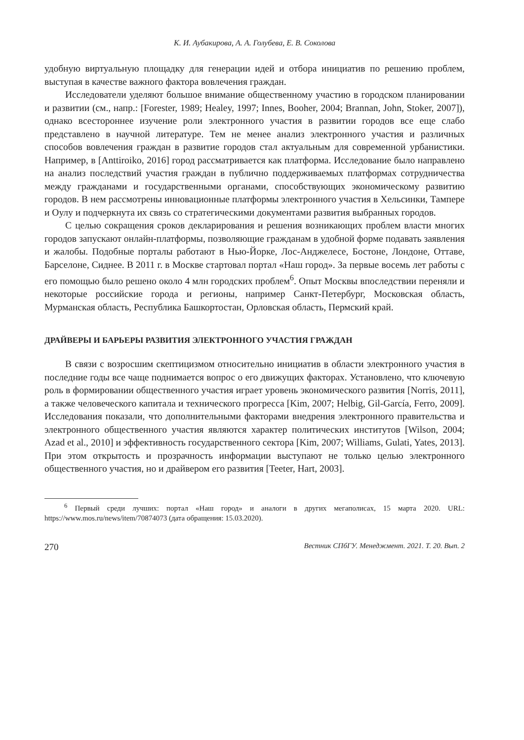К. И. Аубакирова, А. А. Голубева, Е. В. Соколова
удобную виртуальную площадку для генерации идей и отбора инициатив по решению проблем, выступая в качестве важного фактора вовлечения граждан.
Исследователи уделяют большое внимание общественному участию в городском планировании и развитии (см., напр.: [Forester, 1989; Healey, 1997; Innes, Booher, 2004; Brannan, John, Stoker, 2007]), однако всестороннее изучение роли электронного участия в развитии городов все еще слабо представлено в научной литературе. Тем не менее анализ электронного участия и различных способов вовлечения граждан в развитие городов стал актуальным для современной урбанистики. Например, в [Anttiroiko, 2016] город рассматривается как платформа. Исследование было направлено на анализ последствий участия граждан в публично поддерживаемых платформах сотрудничества между гражданами и государственными органами, способствующих экономическому развитию городов. В нем рассмотрены инновационные платформы электронного участия в Хельсинки, Тампере и Оулу и подчеркнута их связь со стратегическими документами развития выбранных городов.
С целью сокращения сроков декларирования и решения возникающих проблем власти многих городов запускают онлайн-платформы, позволяющие гражданам в удобной форме подавать заявления и жалобы. Подобные порталы работают в Нью-Йорке, Лос-Анджелесе, Бостоне, Лондоне, Оттаве, Барселоне, Сиднее. В 2011 г. в Москве стартовал портал «Наш город». За первые восемь лет работы с его помощью было решено около 4 млн городских проблем<sup>6</sup>. Опыт Москвы впоследствии переняли и некоторые российские города и регионы, например Санкт-Петербург, Московская область, Мурманская область, Республика Башкортостан, Орловская область, Пермский край.
ДРАЙВЕРЫ И БАРЬЕРЫ РАЗВИТИЯ ЭЛЕКТРОННОГО УЧАСТИЯ ГРАЖДАН
В связи с возросшим скептицизмом относительно инициатив в области электронного участия в последние годы все чаще поднимается вопрос о его движущих факторах. Установлено, что ключевую роль в формировании общественного участия играет уровень экономического развития [Norris, 2011], а также человеческого капитала и технического прогресса [Kim, 2007; Helbig, Gil-García, Ferro, 2009]. Исследования показали, что дополнительными факторами внедрения электронного правительства и электронного общественного участия являются характер политических институтов [Wilson, 2004; Azad et al., 2010] и эффективность государственного сектора [Kim, 2007; Williams, Gulati, Yates, 2013]. При этом открытость и прозрачность информации выступают не только целью электронного общественного участия, но и драйвером его развития [Teeter, Hart, 2003].
<sup>6</sup> Первый среди лучших: портал «Наш город» и аналоги в других мегаполисах, 15 марта 2020. URL: https://www.mos.ru/news/item/70874073 (дата обращения: 15.03.2020).
270 Вестник СПбГУ. Менеджмент. 2021. Т. 20. Вып. 2